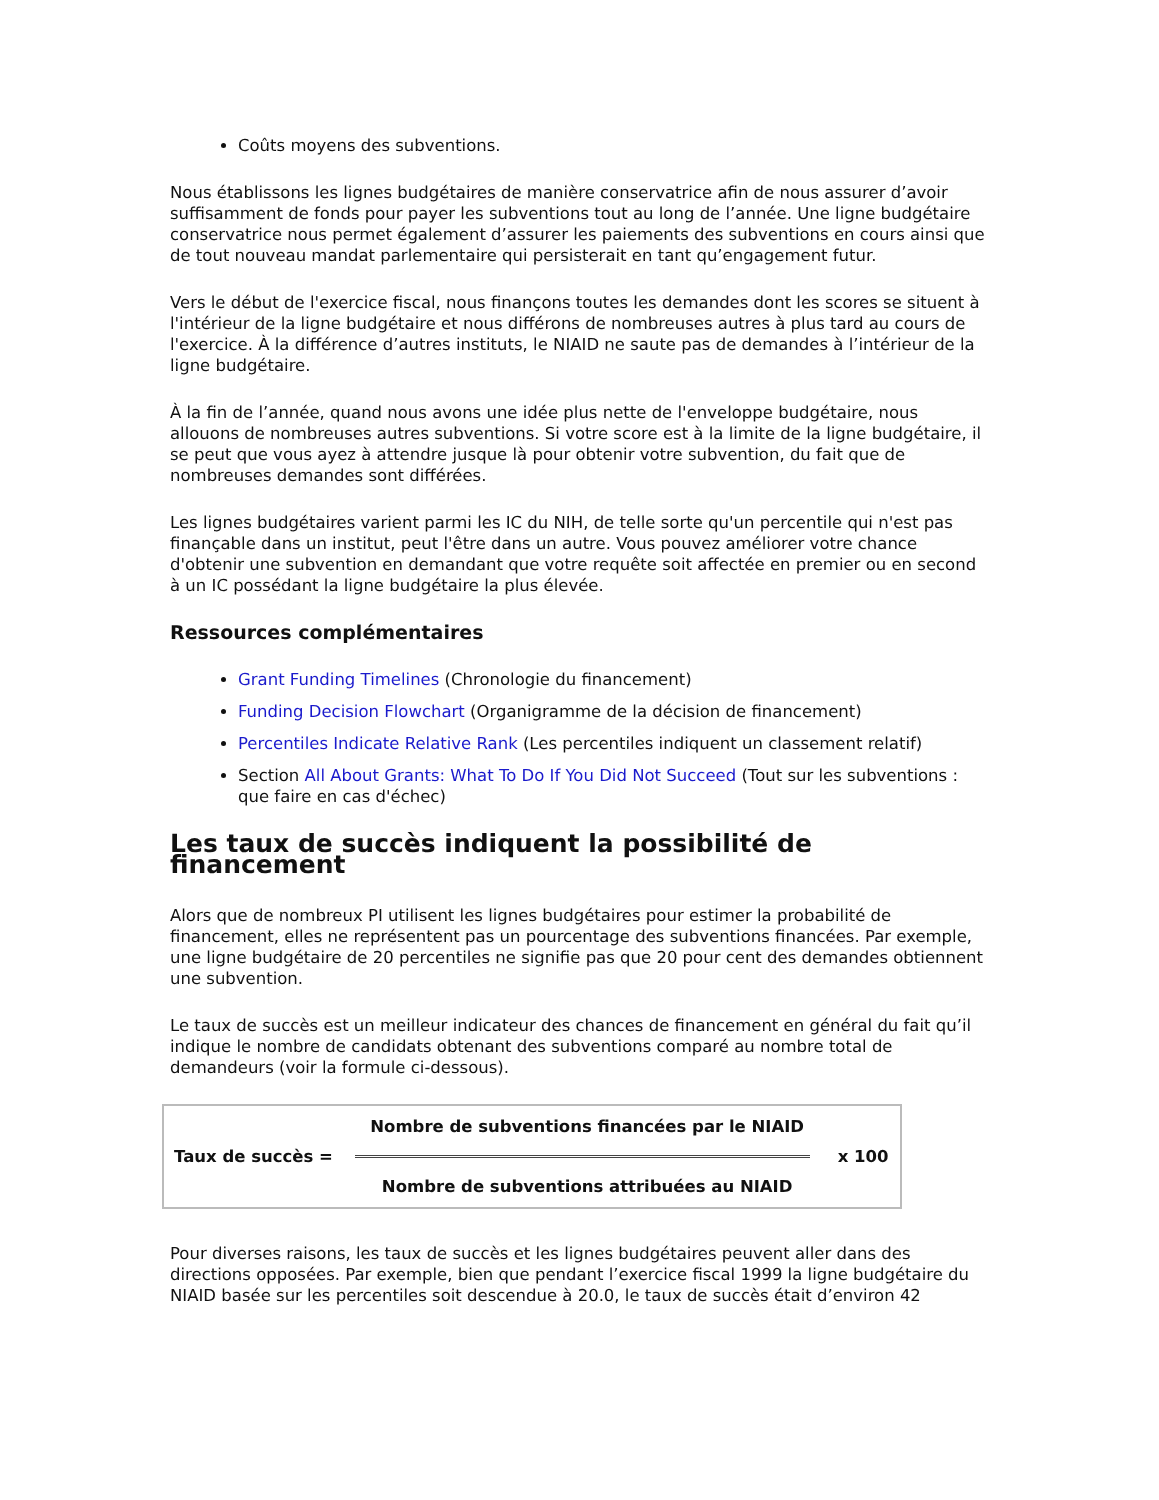Coûts moyens des subventions.
Nous établissons les lignes budgétaires de manière conservatrice afin de nous assurer d’avoir suffisamment de fonds pour payer les subventions tout au long de l’année. Une ligne budgétaire conservatrice nous permet également d’assurer les paiements des subventions en cours ainsi que de tout nouveau mandat parlementaire qui persisterait en tant qu’engagement futur.
Vers le début de l'exercice fiscal, nous finançons toutes les demandes dont les scores se situent à l'intérieur de la ligne budgétaire et nous différons de nombreuses autres à plus tard au cours de l'exercice. À la différence d’autres instituts, le NIAID ne saute pas de demandes à l’intérieur de la ligne budgétaire.
À la fin de l’année, quand nous avons une idée plus nette de l'enveloppe budgétaire, nous allouons de nombreuses autres subventions. Si votre score est à la limite de la ligne budgétaire, il se peut que vous ayez à attendre jusque là pour obtenir votre subvention, du fait que de nombreuses demandes sont différées.
Les lignes budgétaires varient parmi les IC du NIH, de telle sorte qu'un percentile qui n'est pas finançable dans un institut, peut l'être dans un autre. Vous pouvez améliorer votre chance d'obtenir une subvention en demandant que votre requête soit affectée en premier ou en second à un IC possédant la ligne budgétaire la plus élevée.
Ressources complémentaires
Grant Funding Timelines (Chronologie du financement)
Funding Decision Flowchart (Organigramme de la décision de financement)
Percentiles Indicate Relative Rank (Les percentiles indiquent un classement relatif)
Section All About Grants: What To Do If You Did Not Succeed (Tout sur les subventions : que faire en cas d'échec)
Les taux de succès indiquent la possibilité de financement
Alors que de nombreux PI utilisent les lignes budgétaires pour estimer la probabilité de financement, elles ne représentent pas un pourcentage des subventions financées. Par exemple, une ligne budgétaire de 20 percentiles ne signifie pas que 20 pour cent des demandes obtiennent une subvention.
Le taux de succès est un meilleur indicateur des chances de financement en général du fait qu’il indique le nombre de candidats obtenant des subventions comparé au nombre total de demandeurs (voir la formule ci-dessous).
| Taux de succès = | Nombre de subventions financées par le NIAID | x 100 |
| | Nombre de subventions attribuées au NIAID | |
Pour diverses raisons, les taux de succès et les lignes budgétaires peuvent aller dans des directions opposées. Par exemple, bien que pendant l’exercice fiscal 1999 la ligne budgétaire du NIAID basée sur les percentiles soit descendue à 20.0, le taux de succès était d’environ 42